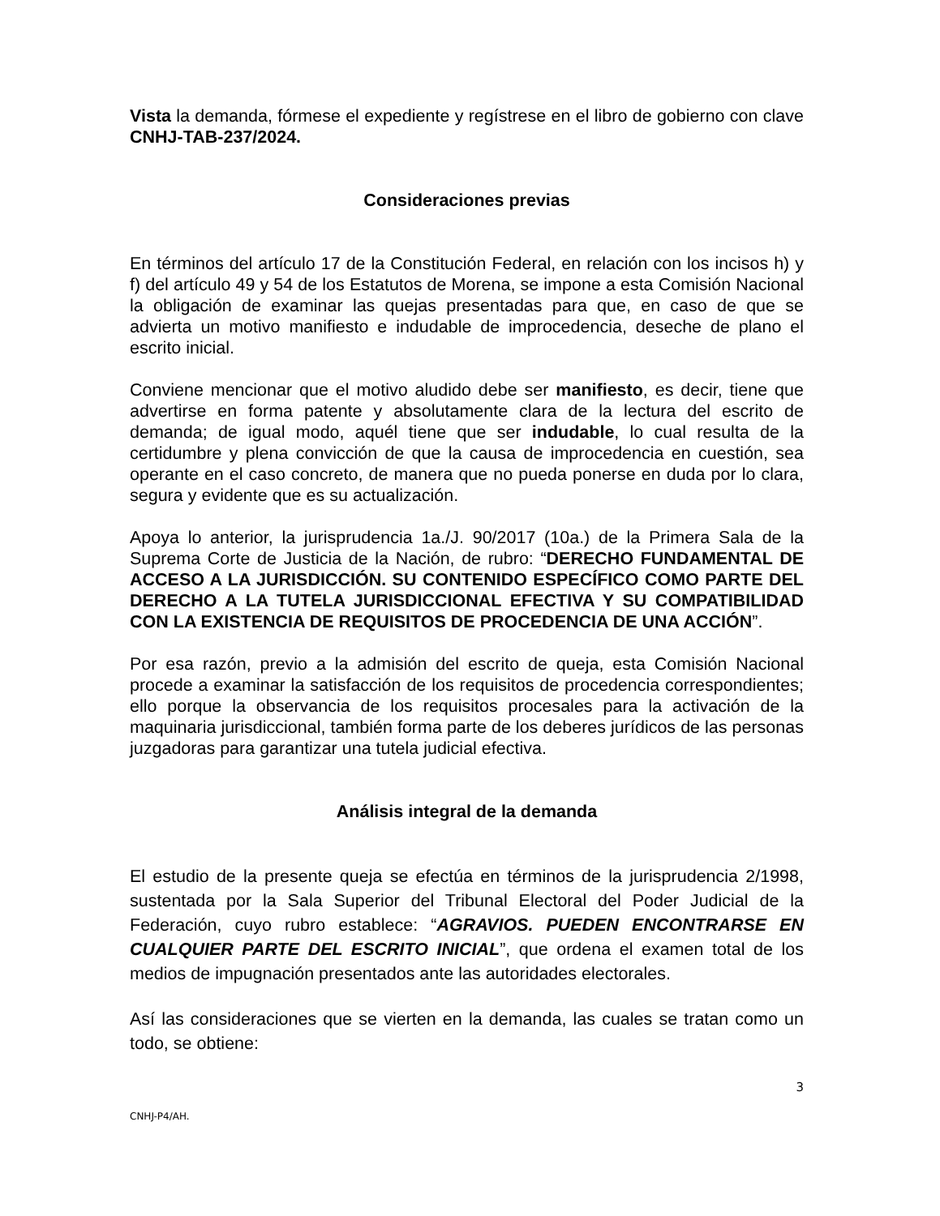Vista la demanda, fórmese el expediente y regístrese en el libro de gobierno con clave CNHJ-TAB-237/2024.
Consideraciones previas
En términos del artículo 17 de la Constitución Federal, en relación con los incisos h) y f) del artículo 49 y 54 de los Estatutos de Morena, se impone a esta Comisión Nacional la obligación de examinar las quejas presentadas para que, en caso de que se advierta un motivo manifiesto e indudable de improcedencia, deseche de plano el escrito inicial.
Conviene mencionar que el motivo aludido debe ser manifiesto, es decir, tiene que advertirse en forma patente y absolutamente clara de la lectura del escrito de demanda; de igual modo, aquél tiene que ser indudable, lo cual resulta de la certidumbre y plena convicción de que la causa de improcedencia en cuestión, sea operante en el caso concreto, de manera que no pueda ponerse en duda por lo clara, segura y evidente que es su actualización.
Apoya lo anterior, la jurisprudencia 1a./J. 90/2017 (10a.) de la Primera Sala de la Suprema Corte de Justicia de la Nación, de rubro: “DERECHO FUNDAMENTAL DE ACCESO A LA JURISDICCIÓN. SU CONTENIDO ESPECÍFICO COMO PARTE DEL DERECHO A LA TUTELA JURISDICCIONAL EFECTIVA Y SU COMPATIBILIDAD CON LA EXISTENCIA DE REQUISITOS DE PROCEDENCIA DE UNA ACCIÓN”.
Por esa razón, previo a la admisión del escrito de queja, esta Comisión Nacional procede a examinar la satisfacción de los requisitos de procedencia correspondientes; ello porque la observancia de los requisitos procesales para la activación de la maquinaria jurisdiccional, también forma parte de los deberes jurídicos de las personas juzgadoras para garantizar una tutela judicial efectiva.
Análisis integral de la demanda
El estudio de la presente queja se efectúa en términos de la jurisprudencia 2/1998, sustentada por la Sala Superior del Tribunal Electoral del Poder Judicial de la Federación, cuyo rubro establece: “AGRAVIOS. PUEDEN ENCONTRARSE EN CUALQUIER PARTE DEL ESCRITO INICIAL”, que ordena el examen total de los medios de impugnación presentados ante las autoridades electorales.
Así las consideraciones que se vierten en la demanda, las cuales se tratan como un todo, se obtiene:
3
CNHJ-P4/AH.